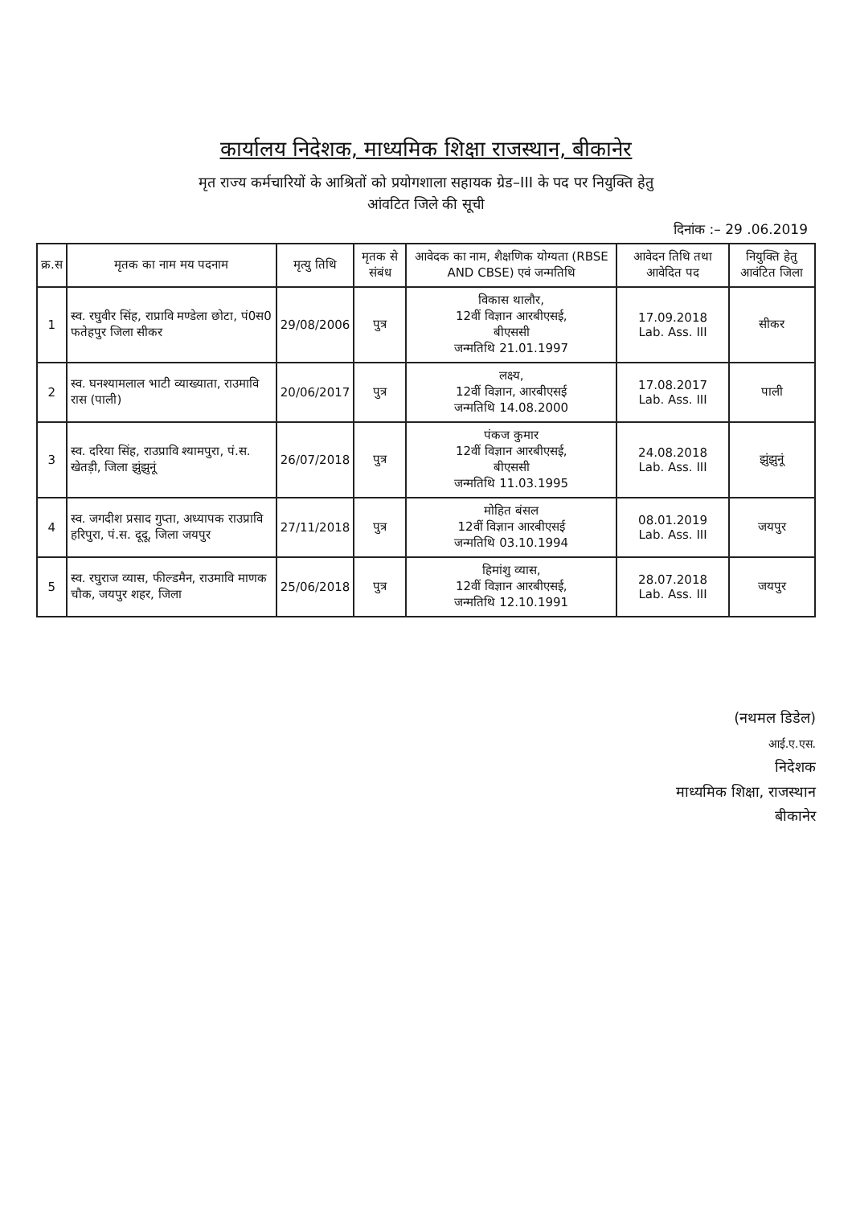कार्यालय निदेशक, माध्यमिक शिक्षा राजस्थान, बीकानेर
मृत राज्य कर्मचारियों के आश्रितों को प्रयोगशाला सहायक ग्रेड–III के पद पर नियुक्ति हेतु
आंवटित जिले की सूची
दिनांक :– 29 .06.2019
| क्र.स | मृतक का नाम मय पदनाम | मृत्यु तिथि | मृतक से संबंध | आवेदक का नाम, शैक्षणिक योग्यता (RBSE AND CBSE) एवं जन्मतिथि | आवेदन तिथि तथा आवेदित पद | नियुक्ति हेतु आवंटित जिला |
| --- | --- | --- | --- | --- | --- | --- |
| 1 | स्व. रघुवीर सिंह, राप्रावि मण्डेला छोटा, पं0स0 फतेहपुर जिला सीकर | 29/08/2006 | पुत्र | विकास थालौर, 12वीं विज्ञान आरबीएसई, बीएससी जन्मतिथि 21.01.1997 | 17.09.2018 Lab. Ass. III | सीकर |
| 2 | स्व. घनश्यामलाल भाटी व्याख्याता, राउमावि रास (पाली) | 20/06/2017 | पुत्र | लक्ष्य, 12वीं विज्ञान, आरबीएसई जन्मतिथि 14.08.2000 | 17.08.2017 Lab. Ass. III | पाली |
| 3 | स्व. दरिया सिंह, राउप्रावि श्यामपुरा, पं.स. खेतड़ी, जिला झुंझुनूं | 26/07/2018 | पुत्र | पंकज कुमार 12वीं विज्ञान आरबीएसई, बीएससी जन्मतिथि 11.03.1995 | 24.08.2018 Lab. Ass. III | झुंझुनूं |
| 4 | स्व. जगदीश प्रसाद गुप्ता, अध्यापक राउप्रावि हरिपुरा, पं.स. दूदू, जिला जयपुर | 27/11/2018 | पुत्र | मोहित बंसल 12वीं विज्ञान आरबीएसई जन्मतिथि 03.10.1994 | 08.01.2019 Lab. Ass. III | जयपुर |
| 5 | स्व. रघुराज व्यास, फील्डमैन, राउमावि माणक चौक, जयपुर शहर, जिला | 25/06/2018 | पुत्र | हिमांशु व्यास, 12वीं विज्ञान आरबीएसई, जन्मतिथि 12.10.1991 | 28.07.2018 Lab. Ass. III | जयपुर |
(नथमल डिडेल)
आई.ए.एस.
निदेशक
माध्यमिक शिक्षा, राजस्थान
बीकानेर